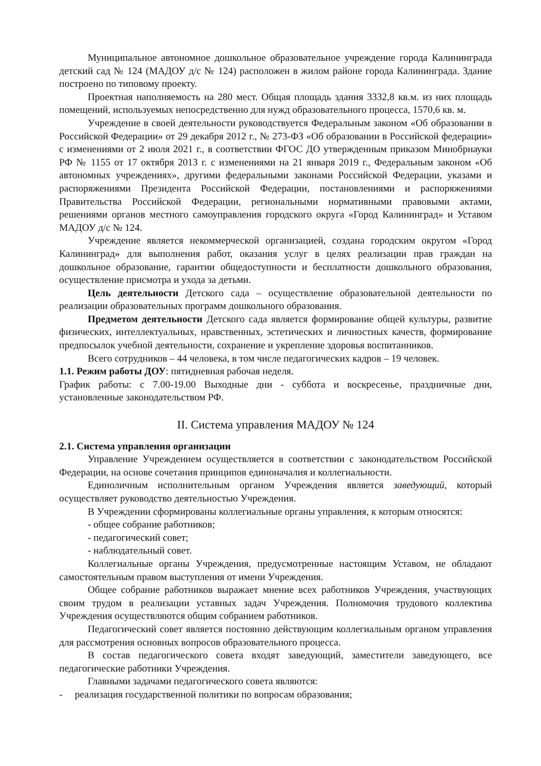Муниципальное автономное дошкольное образовательное учреждение города Калининграда детский сад № 124 (МАДОУ д/с № 124) расположен в жилом районе города Калининграда. Здание построено по типовому проекту.
Проектная наполняемость на 280 мест. Общая площадь здания 3332,8 кв.м. из них площадь помещений, используемых непосредственно для нужд образовательного процесса, 1570,6 кв. м.
Учреждение в своей деятельности руководствуется Федеральным законом «Об образовании в Российской Федерации» от 29 декабря 2012 г., № 273-ФЗ «Об образовании в Российской федерации» с изменениями от 2 июля 2021 г., в соответствии ФГОС ДО утвержденным приказом Минобрнауки РФ № 1155 от 17 октября 2013 г. с изменениями на 21 января 2019 г., Федеральным законом «Об автономных учреждениях», другими федеральными законами Российской Федерации, указами и распоряжениями Президента Российской Федерации, постановлениями и распоряжениями Правительства Российской Федерации, региональными нормативными правовыми актами, решениями органов местного самоуправления городского округа «Город Калининград» и Уставом МАДОУ д/с № 124.
Учреждение является некоммерческой организацией, создана городским округом «Город Калининград» для выполнения работ, оказания услуг в целях реализации прав граждан на дошкольное образование, гарантии общедоступности и бесплатности дошкольного образования, осуществление присмотра и ухода за детьми.
Цель деятельности Детского сада – осуществление образовательной деятельности по реализации образовательных программ дошкольного образования.
Предметом деятельности Детского сада является формирование общей культуры, развитие физических, интеллектуальных, нравственных, эстетических и личностных качеств, формирование предпосылок учебной деятельности, сохранение и укрепление здоровья воспитанников.
Всего сотрудников – 44 человека, в том числе педагогических кадров – 19 человек.
1.1. Режим работы ДОУ: пятидневная рабочая неделя.
График работы: с 7.00-19.00 Выходные дни - суббота и воскресенье, праздничные дни, установленные законодательством РФ.
II. Система управления МАДОУ № 124
2.1. Система управления организации
Управление Учреждением осуществляется в соответствии с законодательством Российской Федерации, на основе сочетания принципов единоначалия и коллегиальности.
Единоличным исполнительным органом Учреждения является заведующий, который осуществляет руководство деятельностью Учреждения.
В Учреждении сформированы коллегиальные органы управления, к которым относятся:
- общее собрание работников;
- педагогический совет;
- наблюдательный совет.
Коллегиальные органы Учреждения, предусмотренные настоящим Уставом, не обладают самостоятельным правом выступления от имени Учреждения.
Общее собрание работников выражает мнение всех работников Учреждения, участвующих своим трудом в реализации уставных задач Учреждения. Полномочия трудового коллектива Учреждения осуществляются общим собранием работников.
Педагогический совет является постоянно действующим коллегиальным органом управления для рассмотрения основных вопросов образовательного процесса.
В состав педагогического совета входят заведующий, заместители заведующего, все педагогические работники Учреждения.
Главными задачами педагогического совета являются:
- реализация государственной политики по вопросам образования;